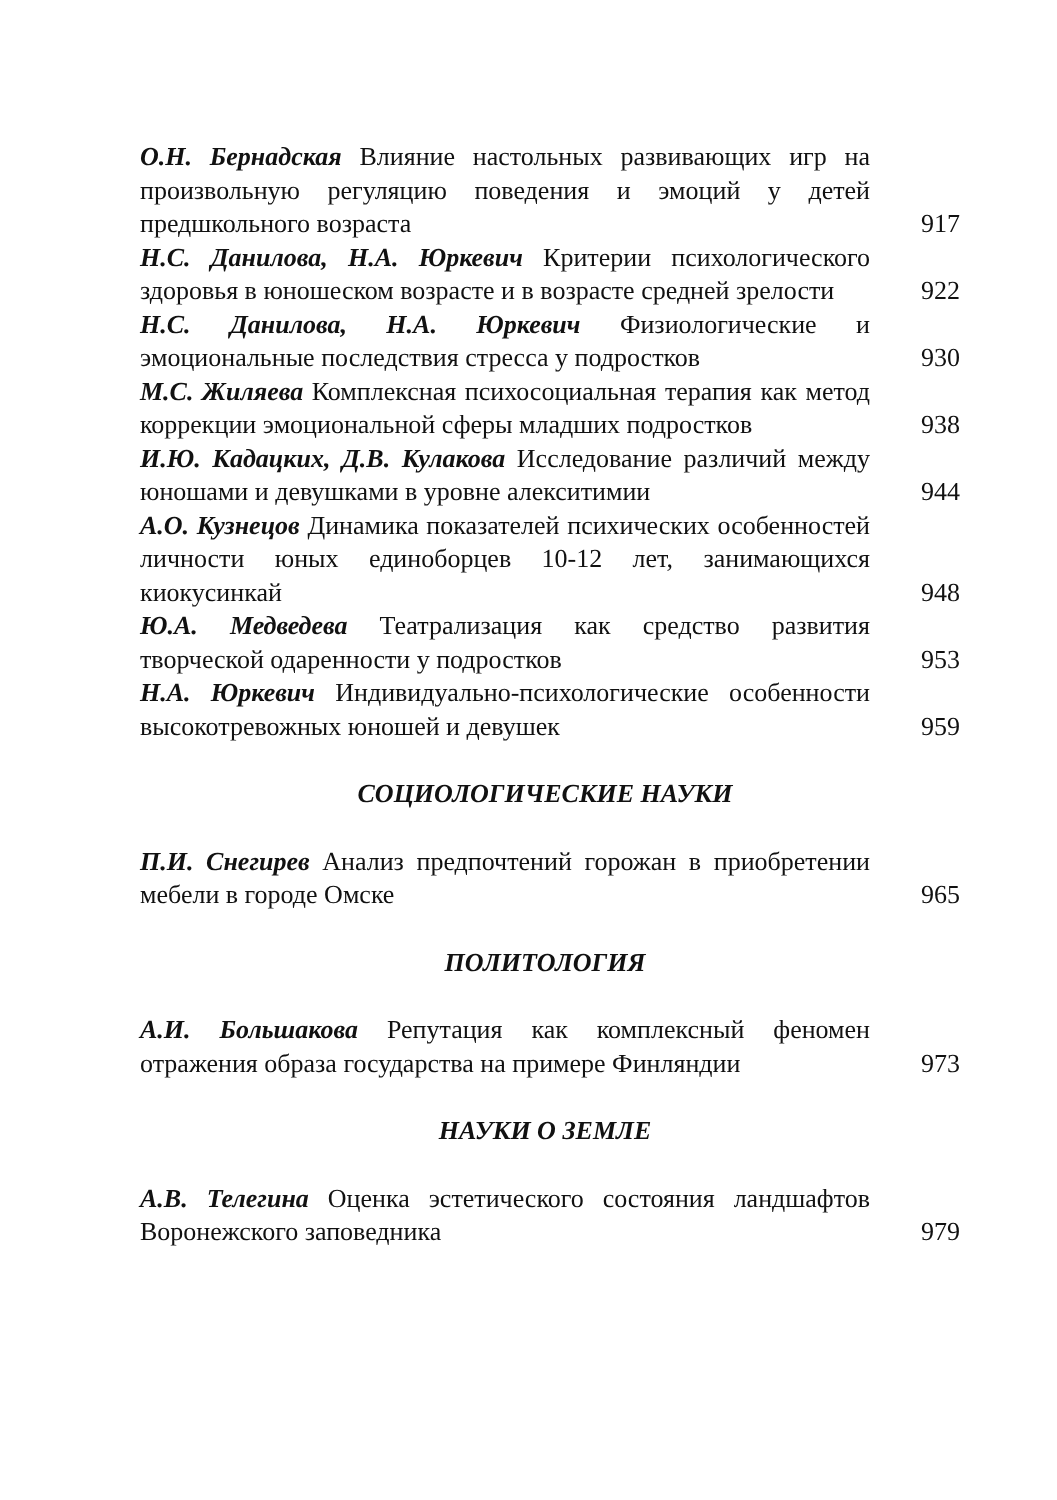О.Н. Бернадская Влияние настольных развивающих игр на произвольную регуляцию поведения и эмоций у детей предшкольного возраста
917
Н.С. Данилова, Н.А. Юркевич Критерии психологического здоровья в юношеском возрасте и в возрасте средней зрелости
922
Н.С. Данилова, Н.А. Юркевич Физиологические и эмоциональные последствия стресса у подростков
930
М.С. Жиляева Комплексная психосоциальная терапия как метод коррекции эмоциональной сферы младших подростков
938
И.Ю. Кадацких, Д.В. Кулакова Исследование различий между юношами и девушками в уровне алекситимии
944
А.О. Кузнецов Динамика показателей психических особенностей личности юных единоборцев 10-12 лет, занимающихся киокусинкай
948
Ю.А. Медведева Театрализация как средство развития творческой одаренности у подростков
953
Н.А. Юркевич Индивидуально-психологические особенности высокотревожных юношей и девушек
959
СОЦИОЛОГИЧЕСКИЕ НАУКИ
П.И. Снегирев Анализ предпочтений горожан в приобретении мебели в городе Омске
965
ПОЛИТОЛОГИЯ
А.И. Большакова Репутация как комплексный феномен отражения образа государства на примере Финляндии
973
НАУКИ О ЗЕМЛЕ
А.В. Телегина Оценка эстетического состояния ландшафтов Воронежского заповедника
979